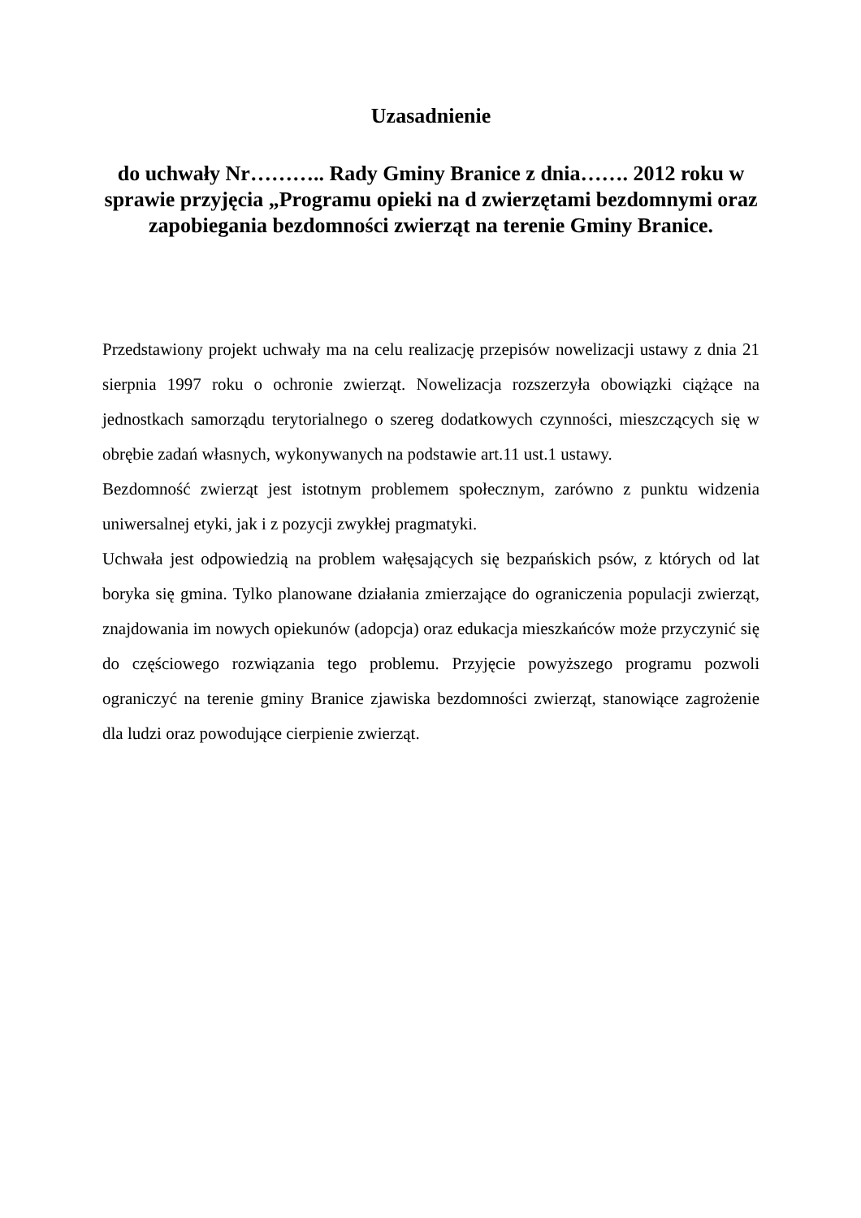Uzasadnienie
do uchwały Nr……….. Rady Gminy Branice z dnia……. 2012 roku w sprawie przyjęcia „Programu opieki na d zwierzętami bezdomnymi oraz zapobiegania bezdomności zwierząt na terenie Gminy Branice.
Przedstawiony projekt uchwały ma na celu realizację przepisów nowelizacji ustawy z dnia 21 sierpnia 1997 roku o ochronie zwierząt. Nowelizacja rozszerzyła obowiązki ciążące na jednostkach samorządu terytorialnego o szereg dodatkowych czynności, mieszczących się w obrębie zadań własnych, wykonywanych na podstawie art.11 ust.1 ustawy.
Bezdomność zwierząt jest istotnym problemem społecznym, zarówno z punktu widzenia uniwersalnej etyki, jak i z pozycji zwykłej pragmatyki.
Uchwała jest odpowiedzią na problem wałęsających się bezpańskich psów, z których od lat boryka się gmina. Tylko planowane działania zmierzające do ograniczenia populacji zwierząt, znajdowania im nowych opiekunów (adopcja) oraz edukacja mieszkańców może przyczynić się do częściowego rozwiązania tego problemu. Przyjęcie powyższego programu pozwoli ograniczyć na terenie gminy Branice zjawiska bezdomności zwierząt, stanowiące zagrożenie dla ludzi oraz powodujące cierpienie zwierząt.